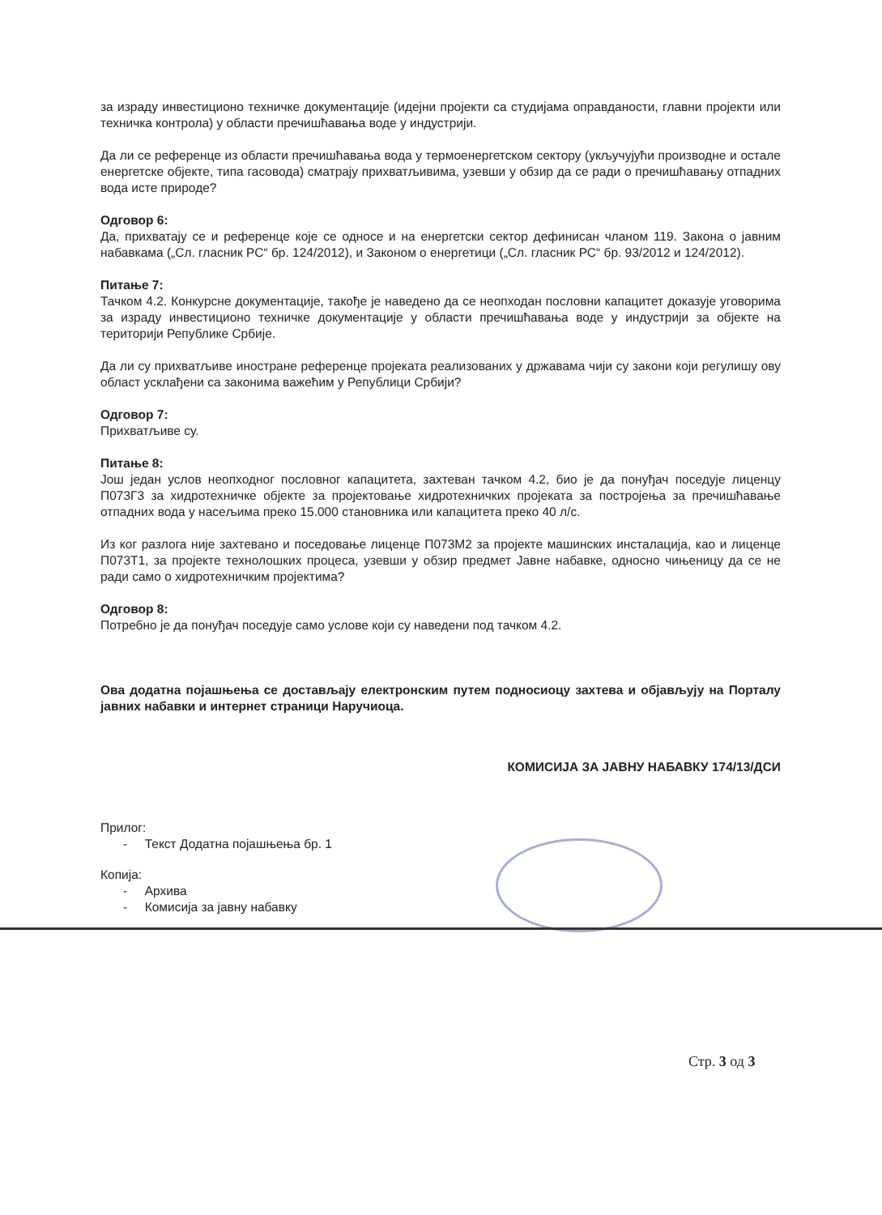за израду инвестиционо техничке документације (идејни пројекти са студијама оправданости, главни пројекти или техничка контрола) у области пречишћавања воде у индустрији.
Да ли се референце из области пречишћавања вода у термоенергетском сектору (укључујући производне и остале енергетске објекте, типа гасовода) сматрају прихватљивима, узевши у обзир да се ради о пречишћавању отпадних вода исте природе?
Одговор 6:
Да, прихватају се и референце које се односе и на енергетски сектор дефинисан чланом 119. Закона о јавним набавкама („Сл. гласник РС“ бр. 124/2012), и Законом о енергетици („Сл. гласник РС“ бр. 93/2012 и 124/2012).
Питање 7:
Тачком 4.2. Конкурсне документације, такође је наведено да се неопходан пословни капацитет доказује уговорима за израду инвестиционо техничке документације у области пречишћавања воде у индустрији за објекте на територији Републике Србије.
Да ли су прихватљиве иностране референце пројеката реализованих у државама чији су закони који регулишу ову област усклађени са законима важећим у Републици Србији?
Одговор 7:
Прихватљиве су.
Питање 8:
Још један услов неопходног пословног капацитета, захтеван тачком 4.2, био је да понуђач поседује лиценцу П073Г3 за хидротехничке објекте за пројектовање хидротехничких пројеката за постројења за пречишћавање отпадних вода у насељима преко 15.000 становника или капацитета преко 40 л/с.
Из ког разлога није захтевано и поседовање лиценце П073М2 за пројекте машинских инсталација, као и лиценце П073Т1, за пројекте технолошких процеса, узевши у обзир предмет Јавне набавке, односно чињеницу да се не ради само о хидротехничким пројектима?
Одговор 8:
Потребно је да понуђач поседује само услове који су наведени под тачком 4.2.
Ова додатна појашњења се достављају електронским путем подносиоцу захтева и објављују на Порталу јавних набавки и интернет страници Наручиоца.
КОМИСИЈА ЗА ЈАВНУ НАБАВКУ 174/13/ДСИ
Прилог:
- Текст Додатна појашњења бр. 1
Копија:
- Архива
- Комисија за јавну набавку
Стр. 3 од 3